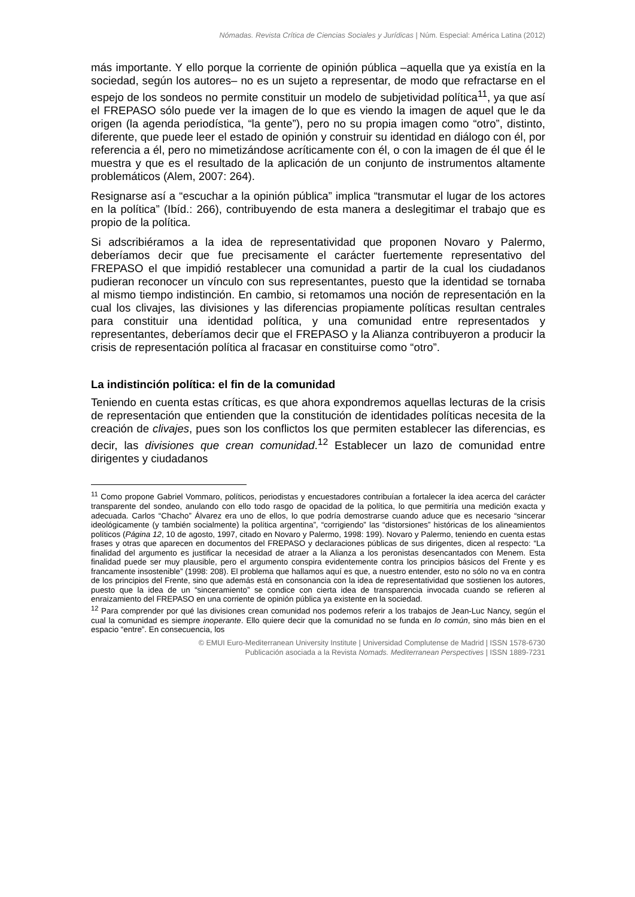Nómadas. Revista Crítica de Ciencias Sociales y Jurídicas | Núm. Especial: América Latina (2012)
más importante. Y ello porque la corriente de opinión pública –aquella que ya existía en la sociedad, según los autores– no es un sujeto a representar, de modo que refractarse en el espejo de los sondeos no permite constituir un modelo de subjetividad política<sup>11</sup>, ya que así el FREPASO sólo puede ver la imagen de lo que es viendo la imagen de aquel que le da origen (la agenda periodística, “la gente”), pero no su propia imagen como “otro”, distinto, diferente, que puede leer el estado de opinión y construir su identidad en diálogo con él, por referencia a él, pero no mimetizándose acríticamente con él, o con la imagen de él que él le muestra y que es el resultado de la aplicación de un conjunto de instrumentos altamente problemáticos (Alem, 2007: 264).
Resignarse así a “escuchar a la opinión pública” implica “transmutar el lugar de los actores en la política” (Ibíd.: 266), contribuyendo de esta manera a deslegitimar el trabajo que es propio de la política.
Si adscribiéramos a la idea de representatividad que proponen Novaro y Palermo, deberíamos decir que fue precisamente el carácter fuertemente representativo del FREPASO el que impidió restablecer una comunidad a partir de la cual los ciudadanos pudieran reconocer un vínculo con sus representantes, puesto que la identidad se tornaba al mismo tiempo indistinción. En cambio, si retomamos una noción de representación en la cual los clivajes, las divisiones y las diferencias propiamente políticas resultan centrales para constituir una identidad política, y una comunidad entre representados y representantes, deberíamos decir que el FREPASO y la Alianza contribuyeron a producir la crisis de representación política al fracasar en constituirse como “otro”.
La indistinción política: el fin de la comunidad
Teniendo en cuenta estas críticas, es que ahora expondremos aquellas lecturas de la crisis de representación que entienden que la constitución de identidades políticas necesita de la creación de clivajes, pues son los conflictos los que permiten establecer las diferencias, es decir, las divisiones que crean comunidad.<sup>12</sup> Establecer un lazo de comunidad entre dirigentes y ciudadanos
<sup>11</sup> Como propone Gabriel Vommaro, políticos, periodistas y encuestadores contribuían a fortalecer la idea acerca del carácter transparente del sondeo, anulando con ello todo rasgo de opacidad de la política, lo que permitiría una medición exacta y adecuada. Carlos “Chacho” Álvarez era uno de ellos, lo que podría demostrarse cuando aduce que es necesario “sincerar ideológicamente (y también socialmente) la política argentina”, “corrigiendo” las “distorsiones” históricas de los alineamientos políticos (Página 12, 10 de agosto, 1997, citado en Novaro y Palermo, 1998: 199). Novaro y Palermo, teniendo en cuenta estas frases y otras que aparecen en documentos del FREPASO y declaraciones públicas de sus dirigentes, dicen al respecto: “La finalidad del argumento es justificar la necesidad de atraer a la Alianza a los peronistas desencantados con Menem. Esta finalidad puede ser muy plausible, pero el argumento conspira evidentemente contra los principios básicos del Frente y es francamente insostenible” (1998: 208). El problema que hallamos aquí es que, a nuestro entender, esto no sólo no va en contra de los principios del Frente, sino que además está en consonancia con la idea de representatividad que sostienen los autores, puesto que la idea de un “sinceramiento” se condice con cierta idea de transparencia invocada cuando se refieren al enraizamiento del FREPASO en una corriente de opinión pública ya existente en la sociedad.
<sup>12</sup> Para comprender por qué las divisiones crean comunidad nos podemos referir a los trabajos de Jean-Luc Nancy, según el cual la comunidad es siempre inoperante. Ello quiere decir que la comunidad no se funda en lo común, sino más bien en el espacio “entre”. En consecuencia, los
© EMUI Euro-Mediterranean University Institute | Universidad Complutense de Madrid | ISSN 1578-6730
Publicación asociada a la Revista Nomads. Mediterranean Perspectives | ISSN 1889-7231